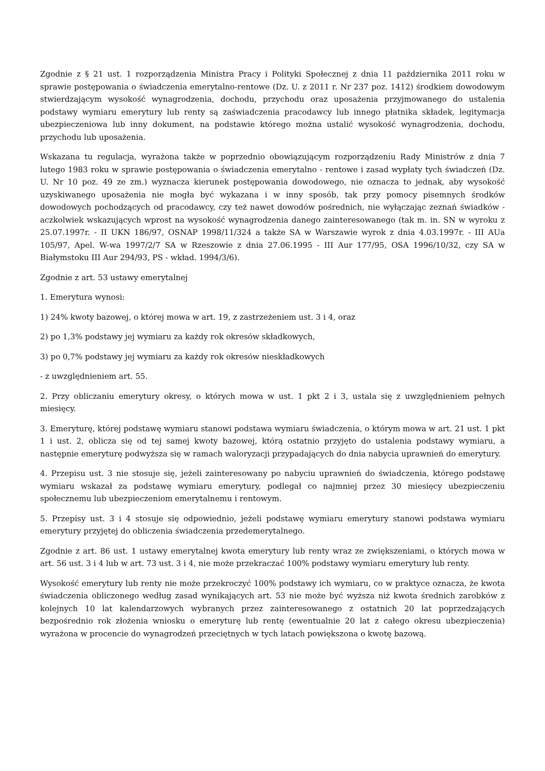Zgodnie z § 21 ust. 1 rozporządzenia Ministra Pracy i Polityki Społecznej z dnia 11 października 2011 roku w sprawie postępowania o świadczenia emerytalno-rentowe (Dz. U. z 2011 r. Nr 237 poz. 1412) środkiem dowodowym stwierdzającym wysokość wynagrodzenia, dochodu, przychodu oraz uposażenia przyjmowanego do ustalenia podstawy wymiaru emerytury lub renty są zaświadczenia pracodawcy lub innego płatnika składek, legitymacja ubezpieczeniowa lub inny dokument, na podstawie którego można ustalić wysokość wynagrodzenia, dochodu, przychodu lub uposażenia.
Wskazana tu regulacja, wyrażona także w poprzednio obowiązującym rozporządzeniu Rady Ministrów z dnia 7 lutego 1983 roku w sprawie postępowania o świadczenia emerytalno - rentowe i zasad wypłaty tych świadczeń (Dz. U. Nr 10 poz. 49 ze zm.) wyznacza kierunek postępowania dowodowego, nie oznacza to jednak, aby wysokość uzyskiwanego uposażenia nie mogła być wykazana i w inny sposób, tak przy pomocy pisemnych środków dowodowych pochodzących od pracodawcy, czy też nawet dowodów pośrednich, nie wyłączając zeznań świadków - aczkolwiek wskazujących wprost na wysokość wynagrodzenia danego zainteresowanego (tak m. in. SN w wyroku z 25.07.1997r. - II UKN 186/97, OSNAP 1998/11/324 a także SA w Warszawie wyrok z dnia 4.03.1997r. - III AUa 105/97, Apel. W-wa 1997/2/7 SA w Rzeszowie z dnia 27.06.1995 - III Aur 177/95, OSA 1996/10/32, czy SA w Białymstoku III Aur 294/93, PS - wkład. 1994/3/6).
Zgodnie z art. 53 ustawy emerytalnej
1. Emerytura wynosi:
1) 24% kwoty bazowej, o której mowa w art. 19, z zastrzeżeniem ust. 3 i 4, oraz
2) po 1,3% podstawy jej wymiaru za każdy rok okresów składkowych,
3) po 0,7% podstawy jej wymiaru za każdy rok okresów nieskładkowych
- z uwzględnieniem art. 55.
2. Przy obliczaniu emerytury okresy, o których mowa w ust. 1 pkt 2 i 3, ustala się z uwzględnieniem pełnych miesięcy.
3. Emeryturę, której podstawę wymiaru stanowi podstawa wymiaru świadczenia, o którym mowa w art. 21 ust. 1 pkt 1 i ust. 2, oblicza się od tej samej kwoty bazowej, którą ostatnio przyjęto do ustalenia podstawy wymiaru, a następnie emeryturę podwyższa się w ramach waloryzacji przypadających do dnia nabycia uprawnień do emerytury.
4. Przepisu ust. 3 nie stosuje się, jeżeli zainteresowany po nabyciu uprawnień do świadczenia, którego podstawę wymiaru wskazał za podstawę wymiaru emerytury, podlegał co najmniej przez 30 miesięcy ubezpieczeniu społecznemu lub ubezpieczeniom emerytalnemu i rentowym.
5. Przepisy ust. 3 i 4 stosuje się odpowiednio, jeżeli podstawę wymiaru emerytury stanowi podstawa wymiaru emerytury przyjętej do obliczenia świadczenia przedemerytalnego.
Zgodnie z art. 86 ust. 1 ustawy emerytalnej kwota emerytury lub renty wraz ze zwiększeniami, o których mowa w art. 56 ust. 3 i 4 lub w art. 73 ust. 3 i 4, nie może przekraczać 100% podstawy wymiaru emerytury lub renty.
Wysokość emerytury lub renty nie może przekroczyć 100% podstawy ich wymiaru, co w praktyce oznacza, że kwota świadczenia obliczonego według zasad wynikających art. 53 nie może być wyższa niż kwota średnich zarobków z kolejnych 10 lat kalendarzowych wybranych przez zainteresowanego z ostatnich 20 lat poprzedzających bezpośrednio rok złożenia wniosku o emeryturę lub rentę (ewentualnie 20 lat z całego okresu ubezpieczenia) wyrażona w procencie do wynagrodzeń przeciętnych w tych latach powiększona o kwotę bazową.